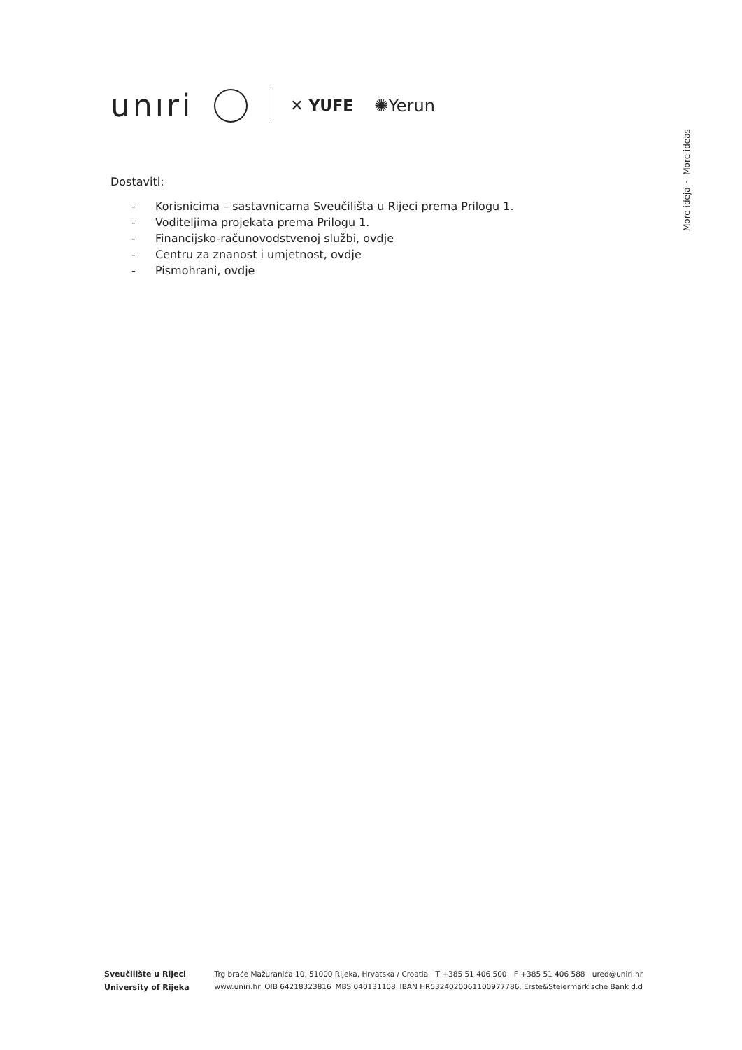unıri
✕ YUFE ✺Yerun
More ideja ~ More ideas
Dostaviti:
- Korisnicima – sastavnicama Sveučilišta u Rijeci prema Prilogu 1.
- Voditeljima projekata prema Prilogu 1.
- Financijsko-računovodstvenoj službi, ovdje
- Centru za znanost i umjetnost, ovdje
- Pismohrani, ovdje
Sveučilište u Rijeci
University of Rijeka
Trg braće Mažuranića 10, 51000 Rijeka, Hrvatska / Croatia T +385 51 406 500 F +385 51 406 588 ured@uniri.hr
www.uniri.hr OIB 64218323816 MBS 040131108 IBAN HR5324020061100977786, Erste&Steiermärkische Bank d.d